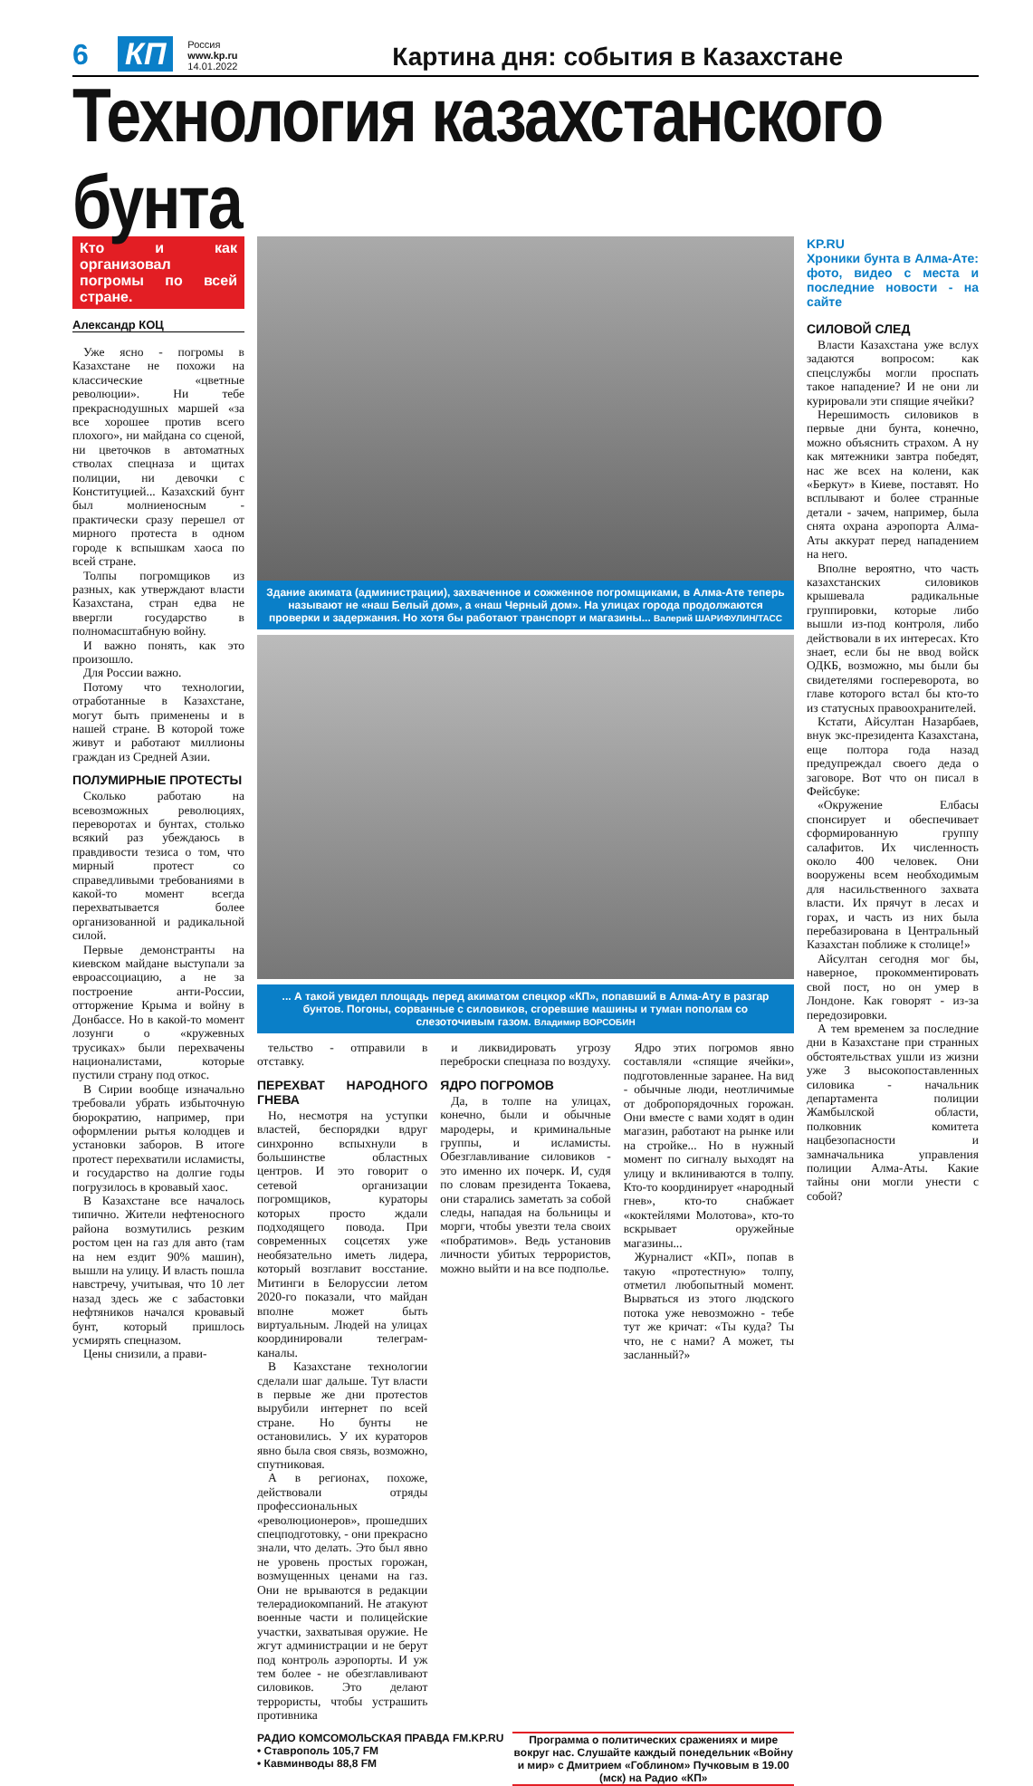6 КП Россия
www.kp.ru
14.01.2022 Картина дня: события в Казахстане
Технология казахстанского бунта
Кто и как организовал погромы по всей стране.
Александр КОЦ
Уже ясно - погромы в Казахстане не похожи на классические «цветные революции». Ни тебе прекраснодушных маршей «за все хорошее против всего плохого», ни майдана со сценой, ни цветочков в автоматных стволах спецназа и щитах полиции, ни девочки с Конституцией... Казахский бунт был молниеносным - практически сразу перешел от мирного протеста в одном городе к вспышкам хаоса по всей стране.
Толпы погромщиков из разных, как утверждают власти Казахстана, стран едва не ввергли государство в полномасштабную войну.
И важно понять, как это произошло.
Для России важно.
Потому что технологии, отработанные в Казахстане, могут быть применены и в нашей стране. В которой тоже живут и работают миллионы граждан из Средней Азии.
ПОЛУМИРНЫЕ ПРОТЕСТЫ
Сколько работаю на всевозможных революциях, переворотах и бунтах, столько всякий раз убеждаюсь в правдивости тезиса о том, что мирный протест со справедливыми требованиями в какой-то момент всегда перехватывается более организованной и радикальной силой.
Первые демонстранты на киевском майдане выступали за евроассоциацию, а не за построение анти-России, отторжение Крыма и войну в Донбассе. Но в какой-то момент лозунги о «кружевных трусиках» были перехвачены националистами, которые пустили страну под откос.
В Сирии вообще изначально требовали убрать избыточную бюрократию, например, при оформлении рытья колодцев и установки заборов. В итоге протест перехватили исламисты, и государство на долгие годы погрузилось в кровавый хаос.
В Казахстане все началось типично. Жители нефтеносного района возмутились резким ростом цен на газ для авто (там на нем ездит 90% машин), вышли на улицу. И власть пошла навстречу, учитывая, что 10 лет назад здесь же с забастовки нефтяников начался кровавый бунт, который пришлось усмирять спецназом.
Цены снизили, а прави-
Здание акимата (администрации), захваченное и сожженное погромщиками, в Алма-Ате теперь называют не «наш Белый дом», а «наш Черный дом». На улицах города продолжаются проверки и задержания. Но хотя бы работают транспорт и магазины... Валерий ШАРИФУЛИН/ТАСС
... А такой увидел площадь перед акиматом спецкор «КП», попавший в Алма-Ату в разгар бунтов. Погоны, сорванные с силовиков, сгоревшие машины и туман пополам со слезоточивым газом. Владимир ВОРСОБИН
тельство - отправили в отставку.
ПЕРЕХВАТ НАРОДНОГО ГНЕВА
Но, несмотря на уступки властей, беспорядки вдруг синхронно вспыхнули в большинстве областных центров. И это говорит о сетевой организации погромщиков, кураторы которых просто ждали подходящего повода. При современных соцсетях уже необязательно иметь лидера, который возглавит восстание. Митинги в Белоруссии летом 2020-го показали, что майдан вполне может быть виртуальным. Людей на улицах координировали телеграм-каналы.
В Казахстане технологии сделали шаг дальше. Тут власти в первые же дни протестов вырубили интернет по всей стране. Но бунты не остановились. У их кураторов явно была своя связь, возможно, спутниковая.
А в регионах, похоже, действовали отряды профессиональных «революционеров», прошедших спецподготовку, - они прекрасно знали, что делать. Это был явно не уровень простых горожан, возмущенных ценами на газ. Они не врываются в редакции телерадиокомпаний. Не атакуют военные части и полицейские участки, захватывая оружие. Не жгут администрации и не берут под контроль аэропорты. И уж тем более - не обезглавливают силовиков. Это делают террористы, чтобы устрашить противника
и ликвидировать угрозу переброски спецназа по воздуху.
ЯДРО ПОГРОМОВ
Да, в толпе на улицах, конечно, были и обычные мародеры, и криминальные группы, и исламисты. Обезглавливание силовиков - это именно их почерк. И, судя по словам президента Токаева, они старались заметать за собой следы, нападая на больницы и морги, чтобы увезти тела своих «побратимов». Ведь установив личности убитых террористов, можно выйти и на все подполье.
Ядро этих погромов явно составляли «спящие ячейки», подготовленные заранее. На вид - обычные люди, неотличимые от добропорядочных горожан. Они вместе с вами ходят в один магазин, работают на рынке или на стройке... Но в нужный момент по сигналу выходят на улицу и вклиниваются в толпу. Кто-то координирует «народный гнев», кто-то снабжает «коктейлями Молотова», кто-то вскрывает оружейные магазины...
Журналист «КП», попав в такую «протестную» толпу, отметил любопытный момент. Вырваться из этого людского потока уже невозможно - тебе тут же кричат: «Ты куда? Ты что, не с нами? А может, ты засланный?»
РАДИО КОМСОМОЛЬСКАЯ ПРАВДА FM.KP.RU
• Ставрополь 105,7 FM
• Кавминводы 88,8 FM
Программа о политических сражениях и мире вокруг нас. Слушайте каждый понедельник «Войну и мир» с Дмитрием «Гоблином» Пучковым в 19.00 (мск) на Радио «КП»
KP.RU
Хроники бунта в Алма-Ате: фото, видео с места и последние новости - на сайте
СИЛОВОЙ СЛЕД
Власти Казахстана уже вслух задаются вопросом: как спецслужбы могли проспать такое нападение? И не они ли курировали эти спящие ячейки?
Нерешимость силовиков в первые дни бунта, конечно, можно объяснить страхом. А ну как мятежники завтра победят, нас же всех на колени, как «Беркут» в Киеве, поставят. Но всплывают и более странные детали - зачем, например, была снята охрана аэропорта Алма-Аты аккурат перед нападением на него.
Вполне вероятно, что часть казахстанских силовиков крышевала радикальные группировки, которые либо вышли из-под контроля, либо действовали в их интересах. Кто знает, если бы не ввод войск ОДКБ, возможно, мы были бы свидетелями госпереворота, во главе которого встал бы кто-то из статусных правоохранителей.
Кстати, Айсултан Назарбаев, внук экс-президента Казахстана, еще полтора года назад предупреждал своего деда о заговоре. Вот что он писал в Фейсбуке:
«Окружение Елбасы спонсирует и обеспечивает сформированную группу салафитов. Их численность около 400 человек. Они вооружены всем необходимым для насильственного захвата власти. Их прячут в лесах и горах, и часть из них была перебазирована в Центральный Казахстан поближе к столице!»
Айсултан сегодня мог бы, наверное, прокомментировать свой пост, но он умер в Лондоне. Как говорят - из-за передозировки.
А тем временем за последние дни в Казахстане при странных обстоятельствах ушли из жизни уже 3 высокопоставленных силовика - начальник департамента полиции Жамбылской области, полковник комитета нацбезопасности и замначальника управления полиции Алма-Аты. Какие тайны они могли унести с собой?